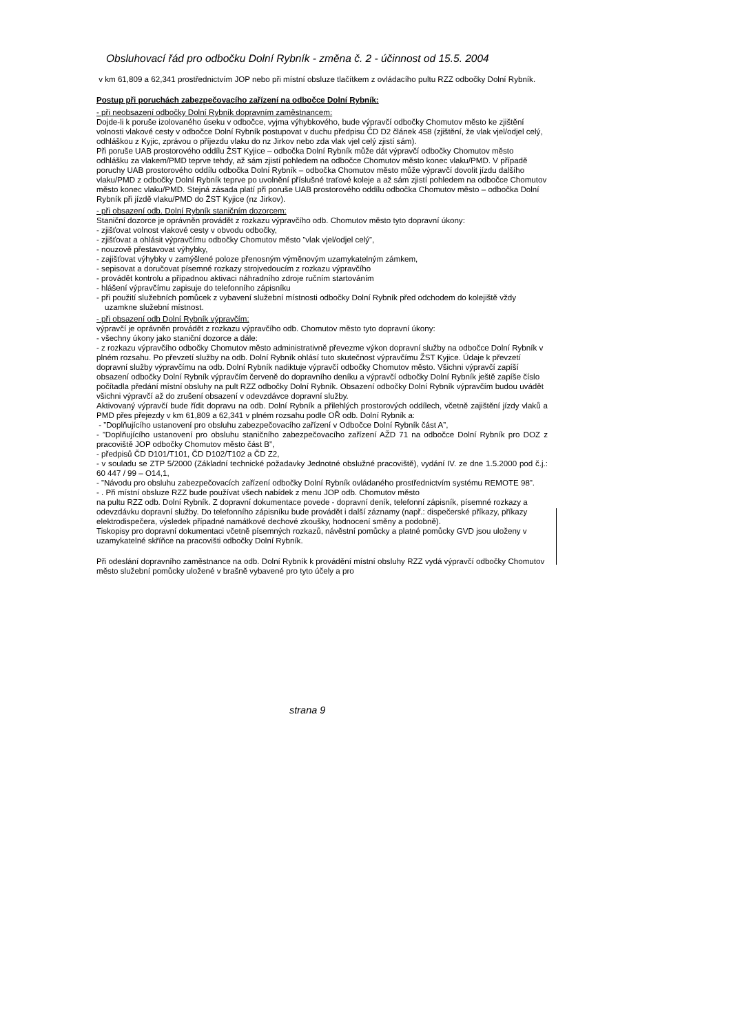Obsluhovací řád pro odbočku Dolní Rybník - změna č. 2 - účinnost od 15.5. 2004
v km 61,809 a 62,341 prostřednictvím JOP nebo při místní obsluze tlačítkem z ovládacího pultu RZZ odbočky Dolní Rybník.
Postup při poruchách zabezpečovacího zařízení na odbočce Dolní Rybník:
- při neobsazení odbočky Dolní Rybník dopravním zaměstnancem:
Dojde-li k poruše izolovaného úseku v odbočce, vyjma výhybkového, bude výpravčí odbočky Chomutov město ke zjištění volnosti vlakové cesty v odbočce Dolní Rybník postupovat v duchu předpisu ČD D2 článek 458 (zjištění, že vlak vjel/odjel celý, odhláškou z Kyjic, zprávou o příjezdu vlaku do nz Jirkov nebo zda vlak vjel celý zjistí sám).
Při poruše UAB prostorového oddílu ŽST Kyjice – odbočka Dolní Rybník může dát výpravčí odbočky Chomutov město odhlášku za vlakem/PMD teprve tehdy, až sám zjistí pohledem na odbočce Chomutov město konec vlaku/PMD. V případě poruchy UAB prostorového oddílu odbočka Dolní Rybník – odbočka Chomutov město může výpravčí dovolit jízdu dalšího vlaku/PMD z odbočky Dolní Rybník teprve po uvolnění příslušné traťové koleje a až sám zjistí pohledem na odbočce Chomutov město konec vlaku/PMD. Stejná zásada platí při poruše UAB prostorového oddílu odbočka Chomutov město – odbočka Dolní Rybník při jízdě vlaku/PMD do ŽST Kyjice (nz Jirkov).
- při obsazení odb. Dolní Rybník staničním dozorcem:
Staniční dozorce je oprávněn provádět z rozkazu výpravčího odb. Chomutov město tyto dopravní úkony:
- zjišťovat volnost vlakové cesty v obvodu odbočky,
- zjišťovat a ohlásit výpravčímu odbočky Chomutov město ”vlak vjel/odjel celý”,
- nouzově přestavovat výhybky,
- zajišťovat výhybky v zamýšlené poloze přenosným výměnovým uzamykatelným zámkem,
- sepisovat a doručovat písemné rozkazy strojvedoucím z rozkazu výpravčího
- provádět kontrolu a případnou aktivaci náhradního zdroje ručním startováním
- hlášení výpravčímu zapisuje do telefonního zápisníku
- při použití služebních pomůcek z vybavení služební místnosti odbočky Dolní Rybník před odchodem do kolejiště vždy uzamkne služební místnost.
- při obsazení odb Dolní Rybník výpravčím:
výpravčí je oprávněn provádět z rozkazu výpravčího odb. Chomutov město tyto dopravní úkony:
- všechny úkony jako staniční dozorce a dále:
- z rozkazu výpravčího odbočky Chomutov město administrativně převezme výkon dopravní služby na odbočce Dolní Rybník v plném rozsahu. Po převzetí služby na odb. Dolní Rybník ohlásí tuto skutečnost výpravčímu ŽST Kyjice. Údaje k převzetí dopravní služby výpravčímu na odb. Dolní Rybník nadiktuje výpravčí odbočky Chomutov město. Všichni výpravčí zapíší obsazení odbočky Dolní Rybník výpravčím červeně do dopravního deníku a výpravčí odbočky Dolní Rybník ještě zapíše číslo počítadla předání místní obsluhy na pult RZZ odbočky Dolní Rybník. Obsazení odbočky Dolní Rybník výpravčím budou uvádět všichni výpravčí až do zrušení obsazení v odevzdávce dopravní služby.
Aktivovaný výpravčí bude řídit dopravu na odb. Dolní Rybník a přilehlých prostorových oddílech, včetně zajištění jízdy vlaků a PMD přes přejezdy v km 61,809 a 62,341 v plném rozsahu podle OŘ odb. Dolní Rybník a:
- ”Doplňujícího ustanovení pro obsluhu zabezpečovacího zařízení v Odbočce Dolní Rybník část A”,
- ”Doplňujícího ustanovení pro obsluhu staničního zabezpečovacího zařízení AŽD 71 na odbočce Dolní Rybník pro DOZ z pracoviště JOP odbočky Chomutov město část B”,
- předpisů ČD D101/T101, ČD D102/T102 a ČD Z2,
- v souladu se ZTP 5/2000 (Základní technické požadavky Jednotné obslužné pracoviště), vydání IV. ze dne 1.5.2000 pod č.j.: 60 447 / 99 – O14,1,
- ”Návodu pro obsluhu zabezpečovacích zařízení odbočky Dolní Rybník ovládaného prostřednictvím systému REMOTE 98”.
- . Při místní obsluze RZZ bude používat všech nabídek z menu JOP odb. Chomutov město
na pultu RZZ odb. Dolní Rybník. Z dopravní dokumentace povede - dopravní deník, telefonní zápisník, písemné rozkazy a odevzdávku dopravní služby. Do telefonního zápisníku bude provádět i další záznamy (např.: dispečerské příkazy, příkazy elektrodispečera, výsledek případné namátkové dechové zkoušky, hodnocení směny a podobně).
Tiskopisy pro dopravní dokumentaci včetně písemných rozkazů, návěstní pomůcky a platné pomůcky GVD jsou uloženy v uzamykatelné skříňce na pracovišti odbočky Dolní Rybník.
Při odeslání dopravního zaměstnance na odb. Dolní Rybník k provádění místní obsluhy RZZ vydá výpravčí odbočky Chomutov město služební pomůcky uložené v brašně vybavené pro tyto účely a pro
strana 9